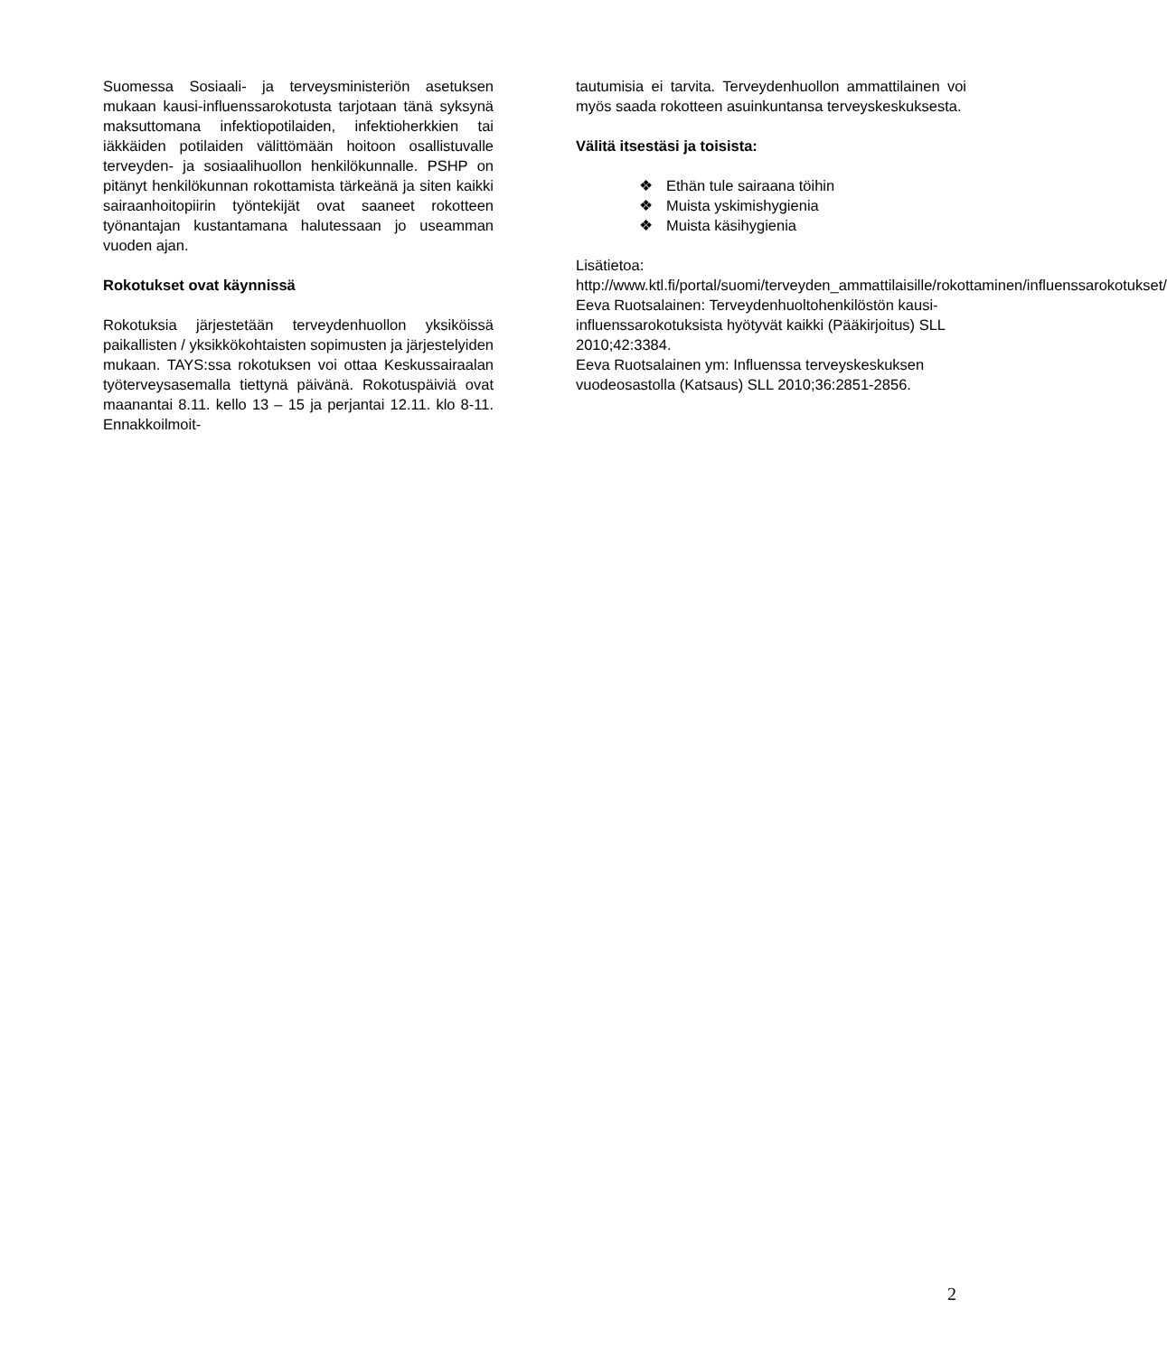Suomessa Sosiaali- ja terveysministeriön asetuksen mukaan kausi-influenssarokotusta tarjotaan tänä syksynä maksuttomana infektiopotilaiden, infektioherkkien tai iäkkäiden potilaiden välittömään hoitoon osallistuvalle terveyden- ja sosiaalihuollon henkilökunnalle. PSHP on pitänyt henkilökunnan rokottamista tärkeänä ja siten kaikki sairaanhoitopiirin työntekijät ovat saaneet rokotteen työnantajan kustantamana halutessaan jo useamman vuoden ajan.
Rokotukset ovat käynnissä
Rokotuksia järjestetään terveydenhuollon yksiköissä paikallisten / yksikkökohtaisten sopimusten ja järjestelyiden mukaan. TAYS:ssa rokotuksen voi ottaa Keskussairaalan työterveysasemalla tiettynä päivänä. Rokotuspäiviä ovat maanantai 8.11. kello 13 – 15 ja perjantai 12.11. klo 8-11. Ennakkoilmoit-
tautumisia ei tarvita. Terveydenhuollon ammattilainen voi myös saada rokotteen asuinkuntansa terveyskeskuksesta.
Välitä itsestäsi ja toisista:
❖ Ethän tule sairaana töihin
❖ Muista yskimishygienia
❖ Muista käsihygienia
Lisätietoa:
http://www.ktl.fi/portal/suomi/terveyden_ammattilaisille/rokottaminen/influenssarokotukset/
Eeva Ruotsalainen: Terveydenhuoltohenkilöstön kausi-influenssarokotuksista hyötyvät kaikki (Pääkirjoitus) SLL 2010;42:3384.
Eeva Ruotsalainen ym: Influenssa terveyskeskuksen vuodeosastolla (Katsaus) SLL 2010;36:2851-2856.
2